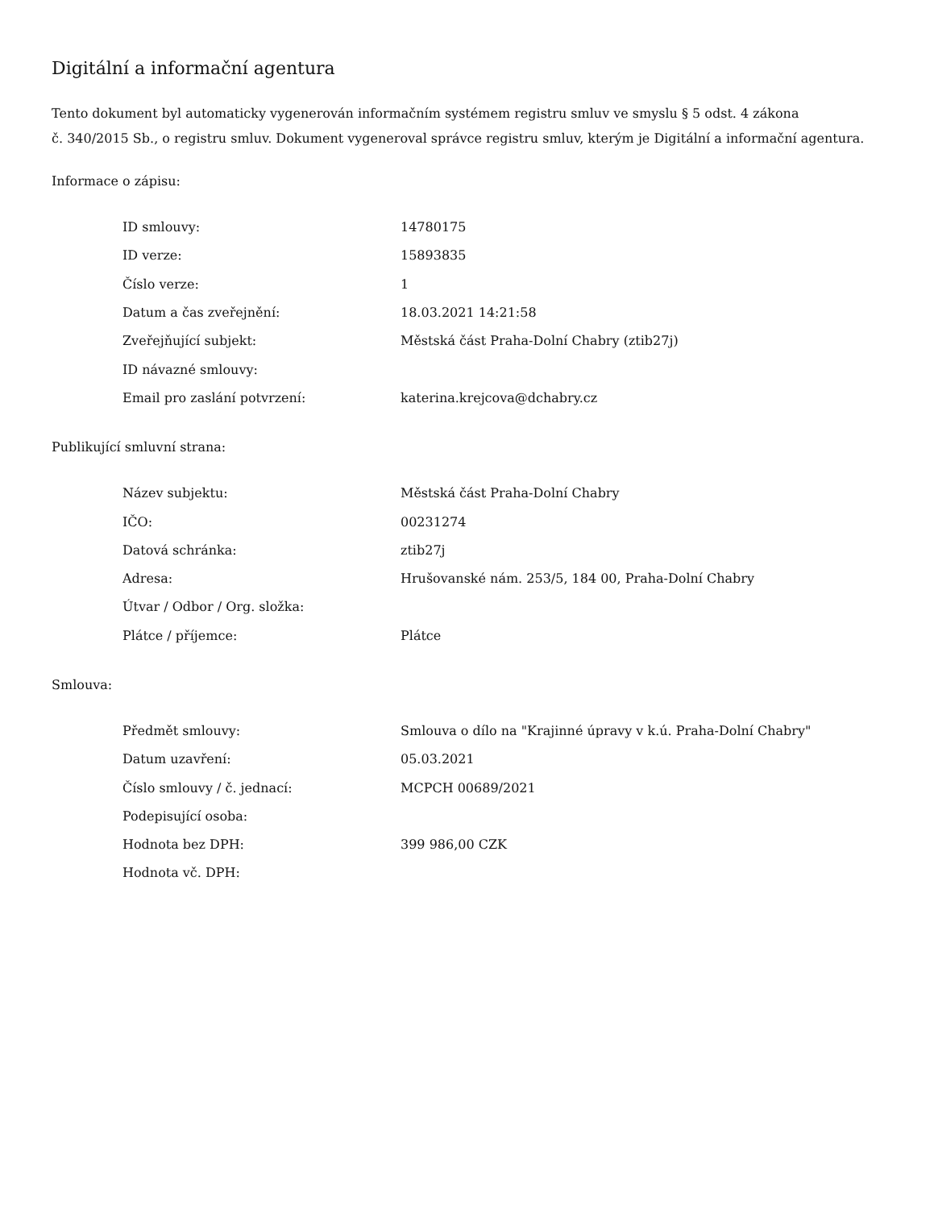Digitální a informační agentura
Tento dokument byl automaticky vygenerován informačním systémem registru smluv ve smyslu § 5 odst. 4 zákona
č. 340/2015 Sb., o registru smluv. Dokument vygeneroval správce registru smluv, kterým je Digitální a informační agentura.
Informace o zápisu:
| ID smlouvy: | 14780175 |
| ID verze: | 15893835 |
| Číslo verze: | 1 |
| Datum a čas zveřejnění: | 18.03.2021 14:21:58 |
| Zveřejňující subjekt: | Městská část Praha-Dolní Chabry (ztib27j) |
| ID návazné smlouvy: | |
| Email pro zaslání potvrzení: | katerina.krejcova@dchabry.cz |
Publikující smluvní strana:
| Název subjektu: | Městská část Praha-Dolní Chabry |
| IČO: | 00231274 |
| Datová schránka: | ztib27j |
| Adresa: | Hrušovanské nám. 253/5, 184 00, Praha-Dolní Chabry |
| Útvar / Odbor / Org. složka: | |
| Plátce / příjemce: | Plátce |
Smlouva:
| Předmět smlouvy: | Smlouva o dílo na "Krajinné úpravy v k.ú. Praha-Dolní Chabry" |
| Datum uzavření: | 05.03.2021 |
| Číslo smlouvy / č. jednací: | MCPCH 00689/2021 |
| Podepisující osoba: | |
| Hodnota bez DPH: | 399 986,00 CZK |
| Hodnota vč. DPH: | |